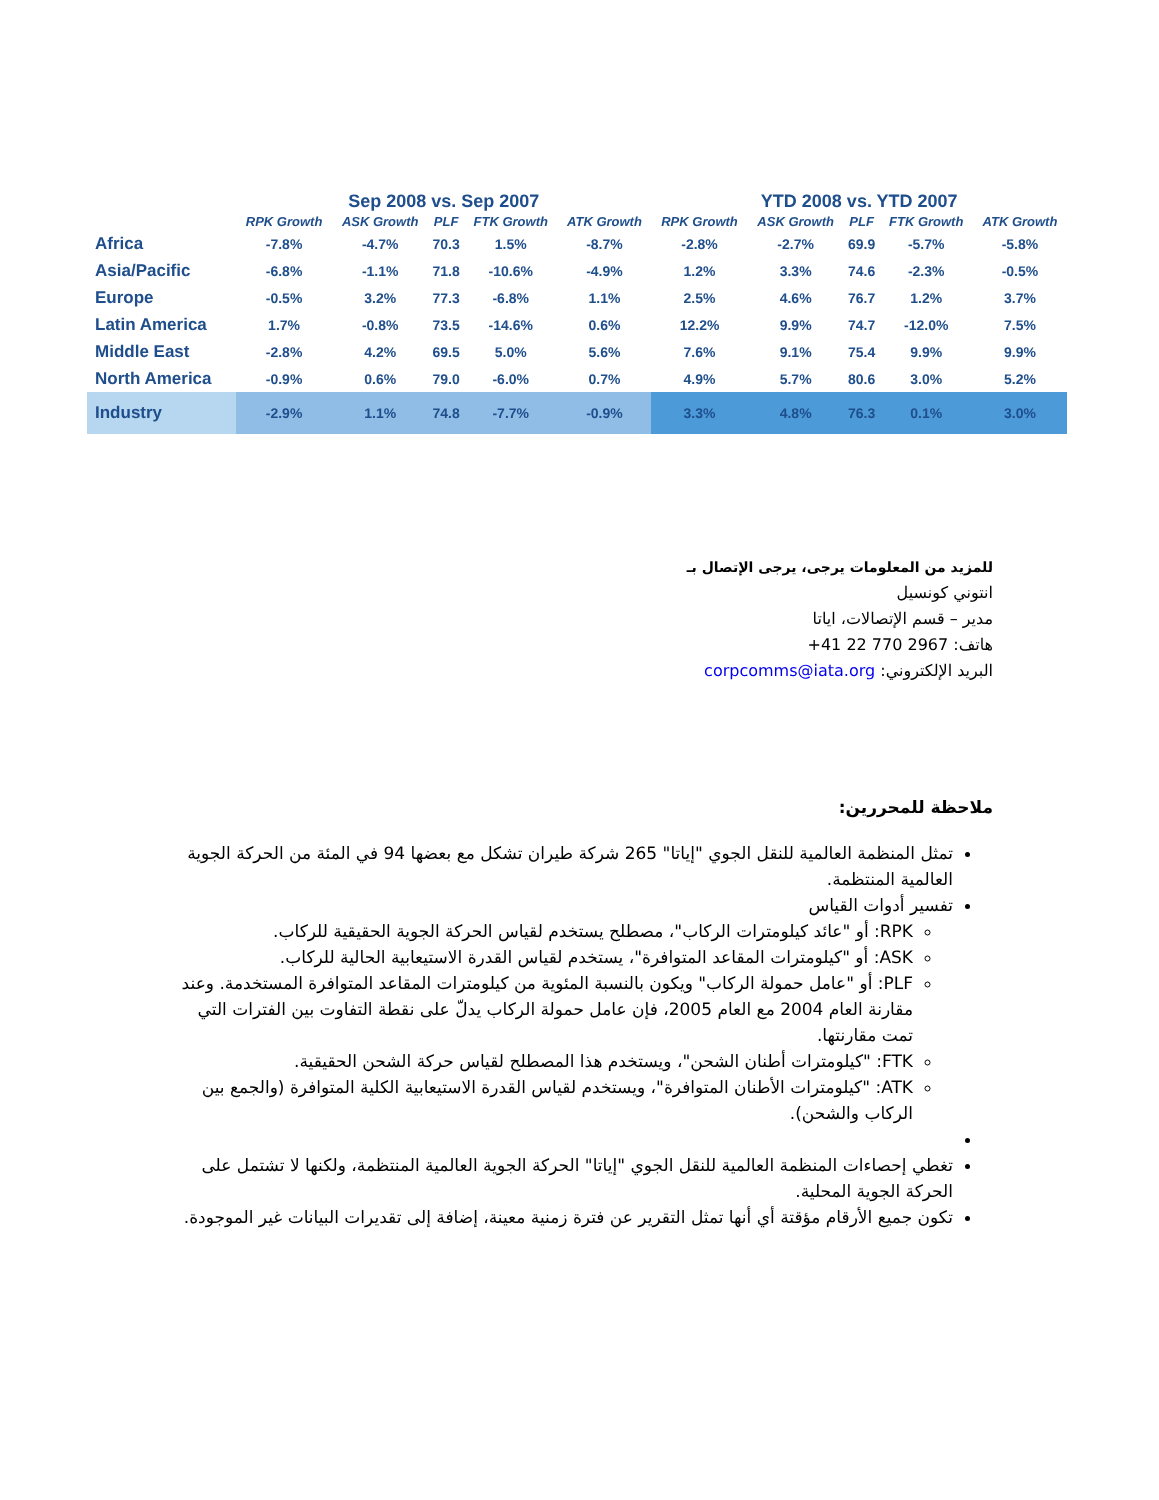| | Sep 2008 vs. Sep 2007 | | | | | YTD 2008 vs. YTD 2007 | | | | |
| --- | --- | --- | --- | --- | --- | --- | --- | --- | --- | --- |
| | RPK Growth | ASK Growth | PLF | FTK Growth | ATK Growth | RPK Growth | ASK Growth | PLF | FTK Growth | ATK Growth |
| Africa | -7.8% | -4.7% | 70.3 | 1.5% | -8.7% | -2.8% | -2.7% | 69.9 | -5.7% | -5.8% |
| Asia/Pacific | -6.8% | -1.1% | 71.8 | -10.6% | -4.9% | 1.2% | 3.3% | 74.6 | -2.3% | -0.5% |
| Europe | -0.5% | 3.2% | 77.3 | -6.8% | 1.1% | 2.5% | 4.6% | 76.7 | 1.2% | 3.7% |
| Latin America | 1.7% | -0.8% | 73.5 | -14.6% | 0.6% | 12.2% | 9.9% | 74.7 | -12.0% | 7.5% |
| Middle East | -2.8% | 4.2% | 69.5 | 5.0% | 5.6% | 7.6% | 9.1% | 75.4 | 9.9% | 9.9% |
| North America | -0.9% | 0.6% | 79.0 | -6.0% | 0.7% | 4.9% | 5.7% | 80.6 | 3.0% | 5.2% |
| Industry | -2.9% | 1.1% | 74.8 | -7.7% | -0.9% | 3.3% | 4.8% | 76.3 | 0.1% | 3.0% |
للمزيد من المعلومات يرجى، يرجى الإتصال بـ
انتوني كونسيل
مدير – قسم الإتصالات، اياتا
هاتف: 2967 770 22 41+
البريد الإلكتروني: corpcomms@iata.org
ملاحظة للمحررين:
تمثل المنظمة العالمية للنقل الجوي "إياتا" 265 شركة طيران تشكل مع بعضها 94 في المئة من الحركة الجوية العالمية المنتظمة.
تفسير أدوات القياس
RPK: أو "عائد كيلومترات الركاب"، مصطلح يستخدم لقياس الحركة الجوية الحقيقية للركاب.
ASK: أو "كيلومترات المقاعد المتوافرة"، يستخدم لقياس القدرة الاستيعابية الحالية للركاب.
PLF: أو "عامل حمولة الركاب" ويكون بالنسبة المئوية من كيلومترات المقاعد المتوافرة المستخدمة. وعند مقارنة العام 2004 مع العام 2005، فإن عامل حمولة الركاب يدلّ على نقطة التفاوت بين الفترات التي تمت مقارنتها.
FTK: "كيلومترات أطنان الشحن"، ويستخدم هذا المصطلح لقياس حركة الشحن الحقيقية.
ATK: "كيلومترات الأطنان المتوافرة"، ويستخدم لقياس القدرة الاستيعابية الكلية المتوافرة (والجمع بين الركاب والشحن).
تغطي إحصاءات المنظمة العالمية للنقل الجوي "إياتا" الحركة الجوية العالمية المنتظمة، ولكنها لا تشتمل على الحركة الجوية المحلية.
تكون جميع الأرقام مؤقتة أي أنها تمثل التقرير عن فترة زمنية معينة، إضافة إلى تقديرات البيانات غير الموجودة.